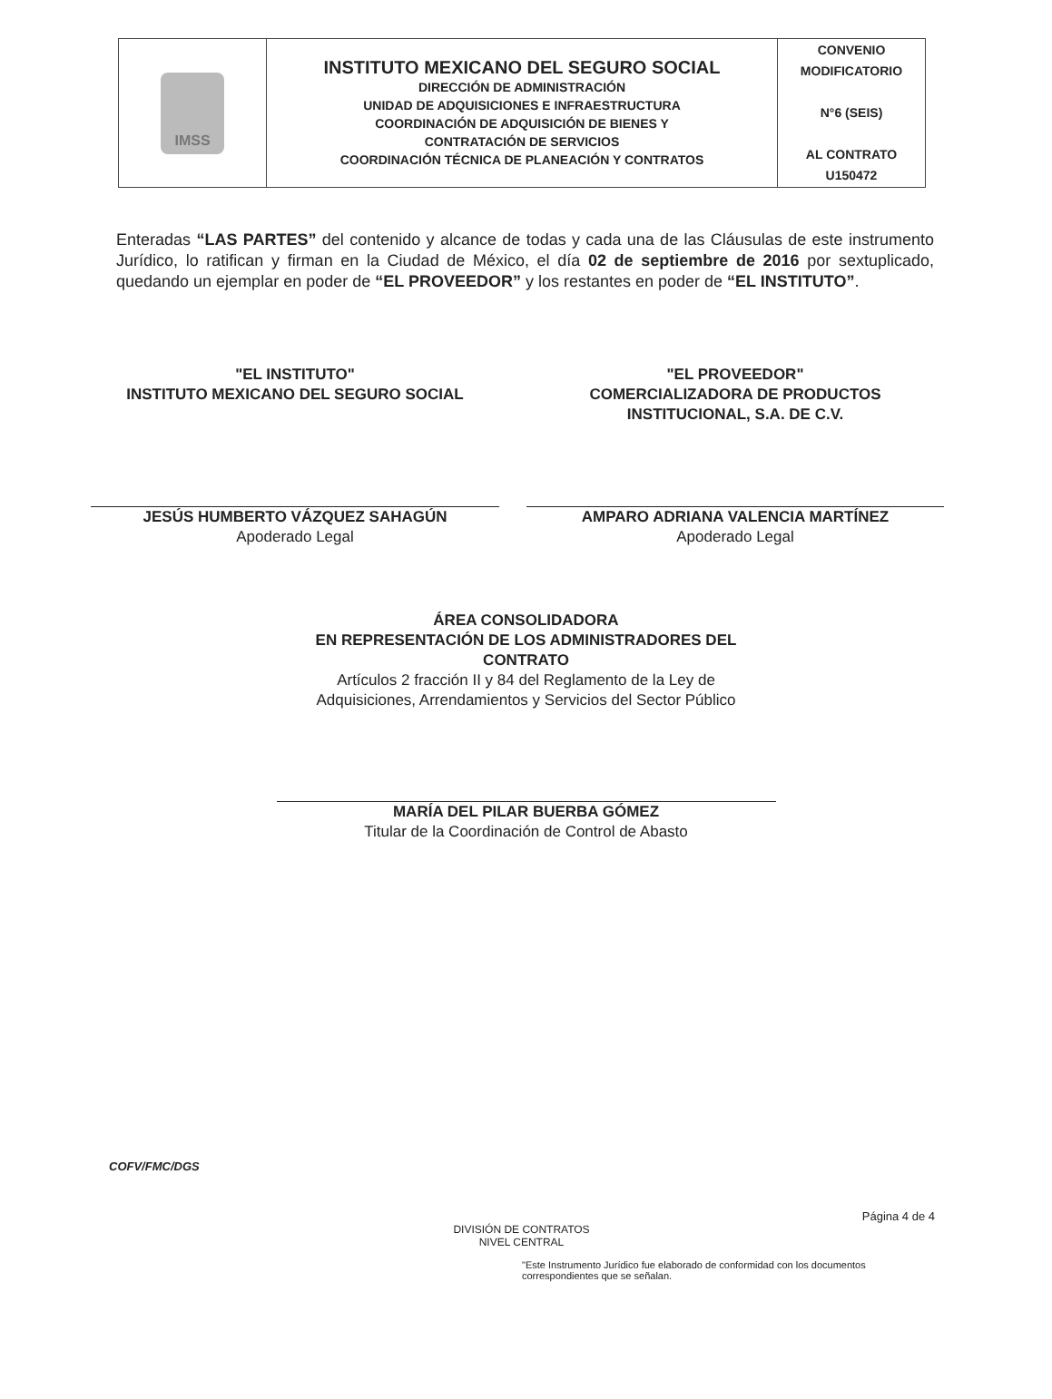| IMSS | INSTITUTO MEXICANO DEL SEGURO SOCIAL DIRECCIÓN DE ADMINISTRACIÓN UNIDAD DE ADQUISICIONES E INFRAESTRUCTURA COORDINACIÓN DE ADQUISICIÓN DE BIENES Y CONTRATACIÓN DE SERVICIOS COORDINACIÓN TÉCNICA DE PLANEACIÓN Y CONTRATOS | CONVENIO MODIFICATORIO N°6 (SEIS) AL CONTRATO U150472 |
Enteradas “LAS PARTES” del contenido y alcance de todas y cada una de las Cláusulas de este instrumento Jurídico, lo ratifican y firman en la Ciudad de México, el día 02 de septiembre de 2016 por sextuplicado, quedando un ejemplar en poder de “EL PROVEEDOR” y los restantes en poder de “EL INSTITUTO”.
"EL INSTITUTO"
INSTITUTO MEXICANO DEL SEGURO SOCIAL
JESÚS HUMBERTO VÁZQUEZ SAHAGÚN
Apoderado Legal
"EL PROVEEDOR"
COMERCIALIZADORA DE PRODUCTOS
INSTITUCIONAL, S.A. DE C.V.
AMPARO ADRIANA VALENCIA MARTÍNEZ
Apoderado Legal
ÁREA CONSOLIDADORA
EN REPRESENTACIÓN DE LOS ADMINISTRADORES DEL
CONTRATO
Artículos 2 fracción II y 84 del Reglamento de la Ley de
Adquisiciones, Arrendamientos y Servicios del Sector Público
MARÍA DEL PILAR BUERBA GÓMEZ
Titular de la Coordinación de Control de Abasto
COFV/FMC/DGS
Página 4 de 4
DIVISIÓN DE CONTRATOS
NIVEL CENTRAL
"Este Instrumento Jurídico fue elaborado de conformidad con los documentos correspondientes que se señalan.